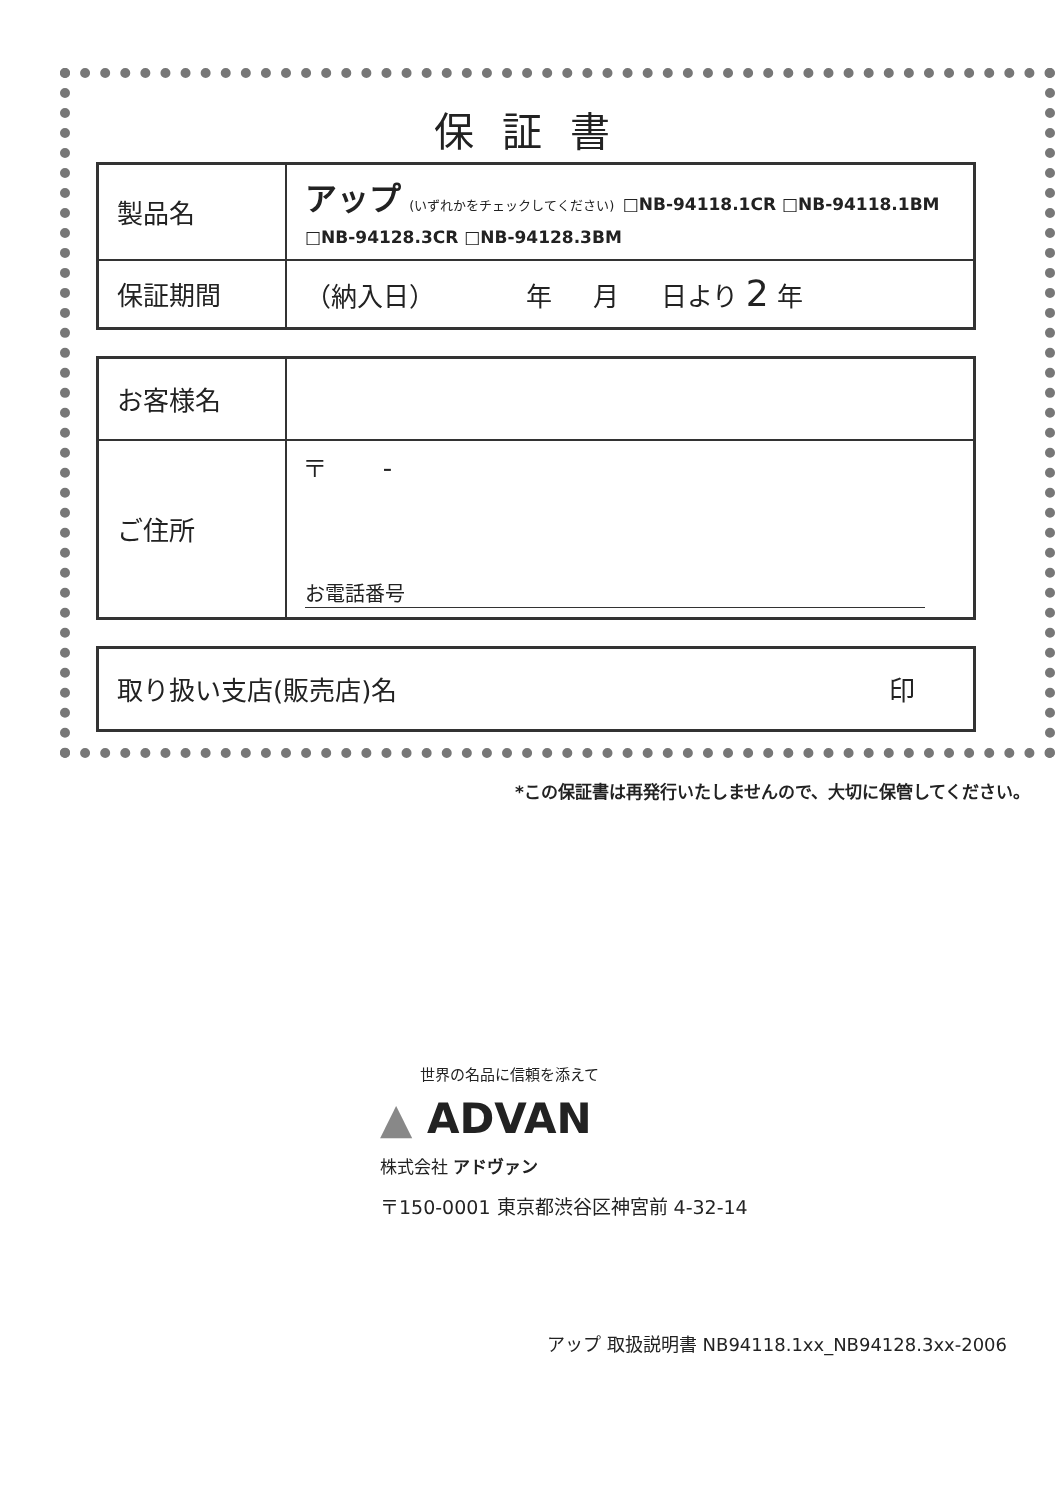保証書
| 製品名 | アップ (いずれかをチェックしてください) □NB-94118.1CR □NB-94118.1BM □NB-94128.3CR □NB-94128.3BM |
| 保証期間 | （納入日） 年 月 日より 2 年 |
| お客様名 | |
| ご住所 | 〒 - お電話番号 |
| 取り扱い支店(販売店)名 印 |
*この保証書は再発行いたしませんので、大切に保管してください。
世界の名品に信頼を添えて
▲ ADVAN
株式会社 アドヴァン
〒150-0001 東京都渋谷区神宮前 4-32-14
アップ 取扱説明書 NB94118.1xx_NB94128.3xx-2006